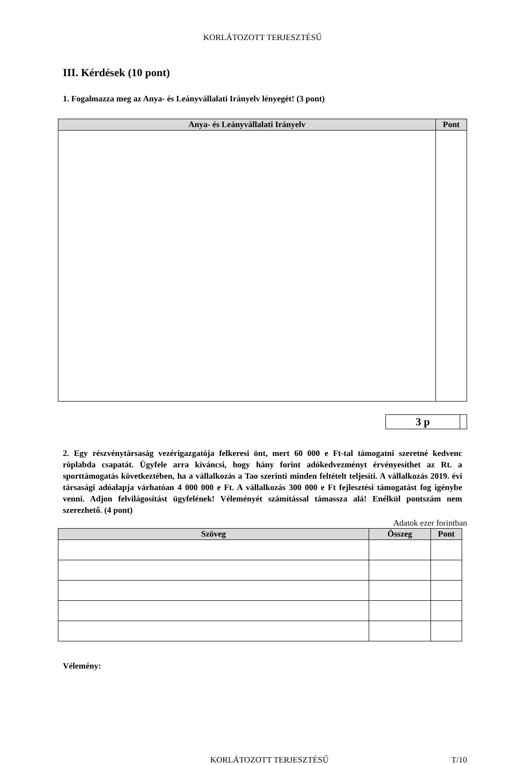KORLÁTOZOTT TERJESZTÉSŰ
III. Kérdések (10 pont)
1. Fogalmazza meg az Anya- és Leányvállalati Irányelv lényegét! (3 pont)
| Anya- és Leányvállalati Irányelv | Pont |
| --- | --- |
| 3 p | |
2. Egy részvénytársaság vezérigazgatója felkeresi önt, mert 60 000 e Ft-tal támogatni szeretné kedvenc röplabda csapatát. Ügyfele arra kíváncsi, hogy hány forint adókedvezményt érvényesíthet az Rt. a sporttámogatás következtében, ha a vállalkozás a Tao szerinti minden feltételt teljesíti. A vállalkozás 2019. évi társasági adóalapja várhatóan 4 000 000 e Ft. A vállalkozás 300 000 e Ft fejlesztési támogatást fog igénybe venni. Adjon felvilágosítást ügyfelének! Véleményét számítással támassza alá! Enélkül pontszám nem szerezhető. (4 pont)
Adatok ezer forintban
| Szöveg | Összeg | Pont |
| --- | --- | --- |
Vélemény:
KORLÁTOZOTT TERJESZTÉSŰ T/10